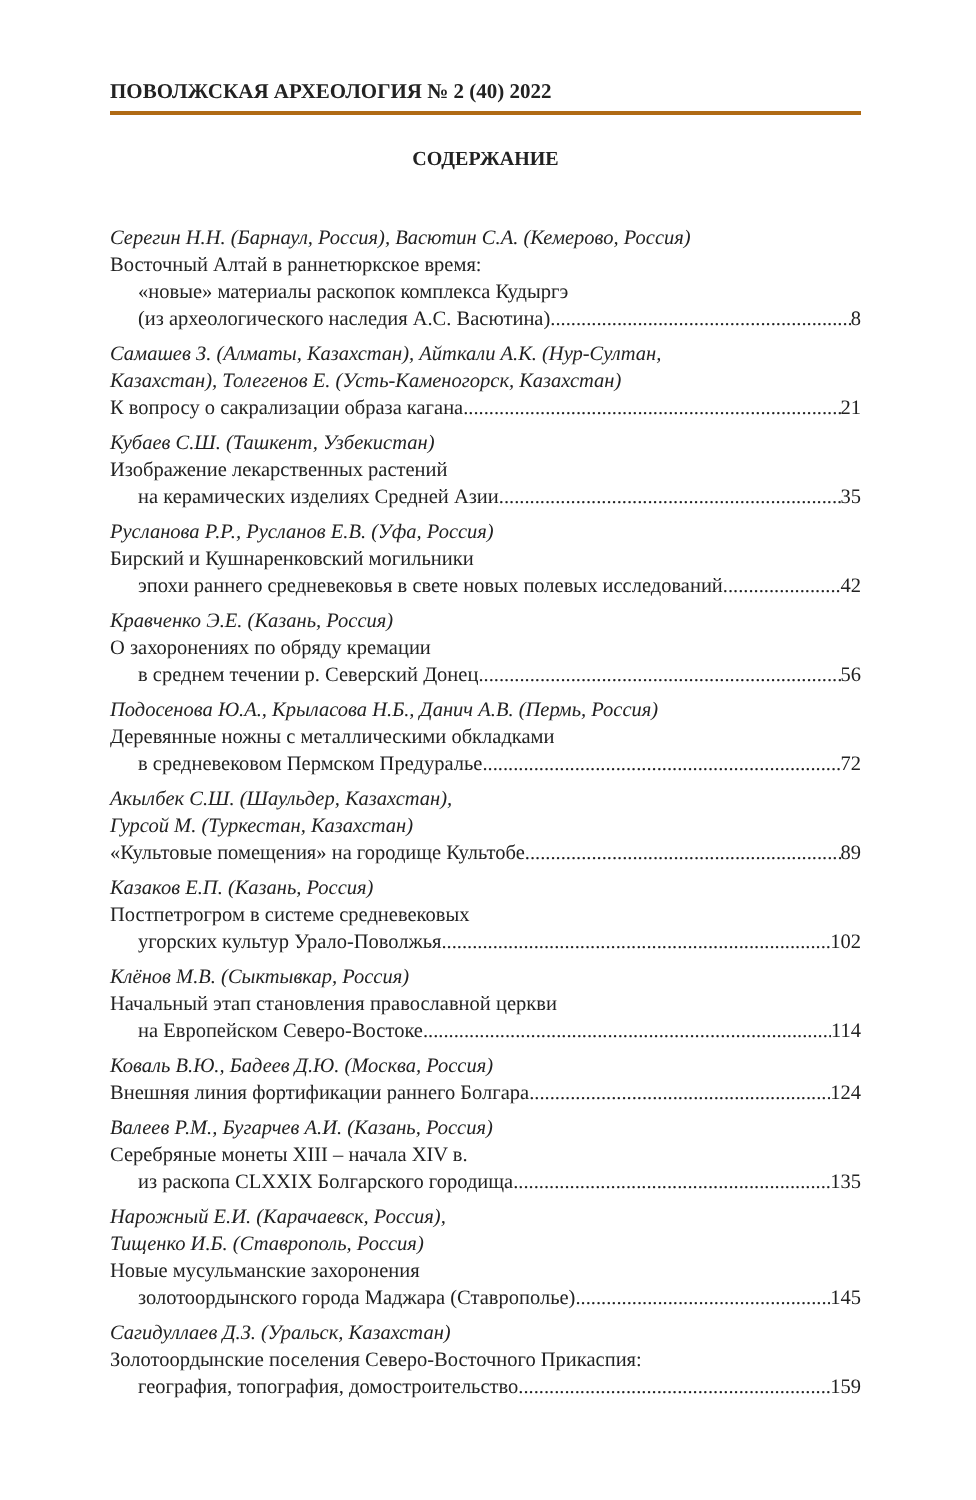ПОВОЛЖСКАЯ АРХЕОЛОГИЯ № 2 (40) 2022
СОДЕРЖАНИЕ
Серегин Н.Н. (Барнаул, Россия), Васютин С.А. (Кемерово, Россия)
Восточный Алтай в раннетюркское время:
«новые» материалы раскопок комплекса Кудыргэ
(из археологического наследия А.С. Васютина) 8
Самашев З. (Алматы, Казахстан), Айткали А.К. (Нур-Султан,
Казахстан), Толегенов Е. (Усть-Каменогорск, Казахстан)
К вопросу о сакрализации образа кагана 21
Кубаев С.Ш. (Ташкент, Узбекистан)
Изображение лекарственных растений
на керамических изделиях Средней Азии 35
Русланова Р.Р., Русланов Е.В. (Уфа, Россия)
Бирский и Кушнаренковский могильники
эпохи раннего средневековья в свете новых полевых исследований 42
Кравченко Э.Е. (Казань, Россия)
О захоронениях по обряду кремации
в среднем течении р. Северский Донец 56
Подосенова Ю.А., Крыласова Н.Б., Данич А.В. (Пермь, Россия)
Деревянные ножны с металлическими обкладками
в средневековом Пермском Предуралье 72
Акылбек С.Ш. (Шаульдер, Казахстан),
Гурсой М. (Туркестан, Казахстан)
«Культовые помещения» на городище Культобе 89
Казаков Е.П. (Казань, Россия)
Постпетрогром в системе средневековых
угорских культур Урало-Поволжья 102
Клёнов М.В. (Сыктывкар, Россия)
Начальный этап становления православной церкви
на Европейском Северо-Востоке 114
Коваль В.Ю., Бадеев Д.Ю. (Москва, Россия)
Внешняя линия фортификации раннего Болгара 124
Валеев Р.М., Бугарчев А.И. (Казань, Россия)
Серебряные монеты XIII – начала XIV в.
из раскопа CLXXIX Болгарского городища 135
Нарожный Е.И. (Карачаевск, Россия),
Тищенко И.Б. (Ставрополь, Россия)
Новые мусульманские захоронения
золотоордынского города Маджара (Ставрополье) 145
Сагидуллаев Д.З. (Уральск, Казахстан)
Золотоордынские поселения Северо-Восточного Прикаспия:
география, топография, домостроительство 159